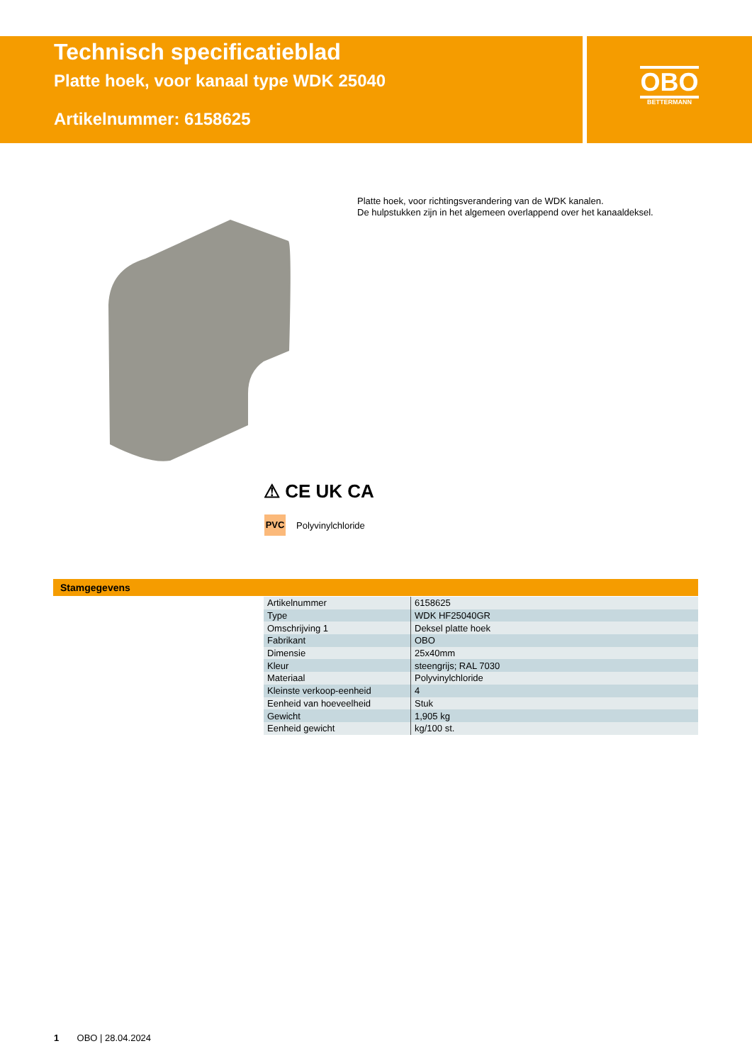Technisch specificatieblad
Platte hoek, voor kanaal type WDK 25040
Artikelnummer: 6158625
OBO
BETTERMANN
Platte hoek, voor richtingsverandering van de WDK kanalen.
De hulpstukken zijn in het algemeen overlappend over het kanaaldeksel.
⚠ CE UK CA
PVC Polyvinylchloride
Stamgegevens
| Artikelnummer | 6158625 |
| Type | WDK HF25040GR |
| Omschrijving 1 | Deksel platte hoek |
| Fabrikant | OBO |
| Dimensie | 25x40mm |
| Kleur | steengrijs; RAL 7030 |
| Materiaal | Polyvinylchloride |
| Kleinste verkoop-eenheid | 4 |
| Eenheid van hoeveelheid | Stuk |
| Gewicht | 1,905 kg |
| Eenheid gewicht | kg/100 st. |
1 OBO | 28.04.2024